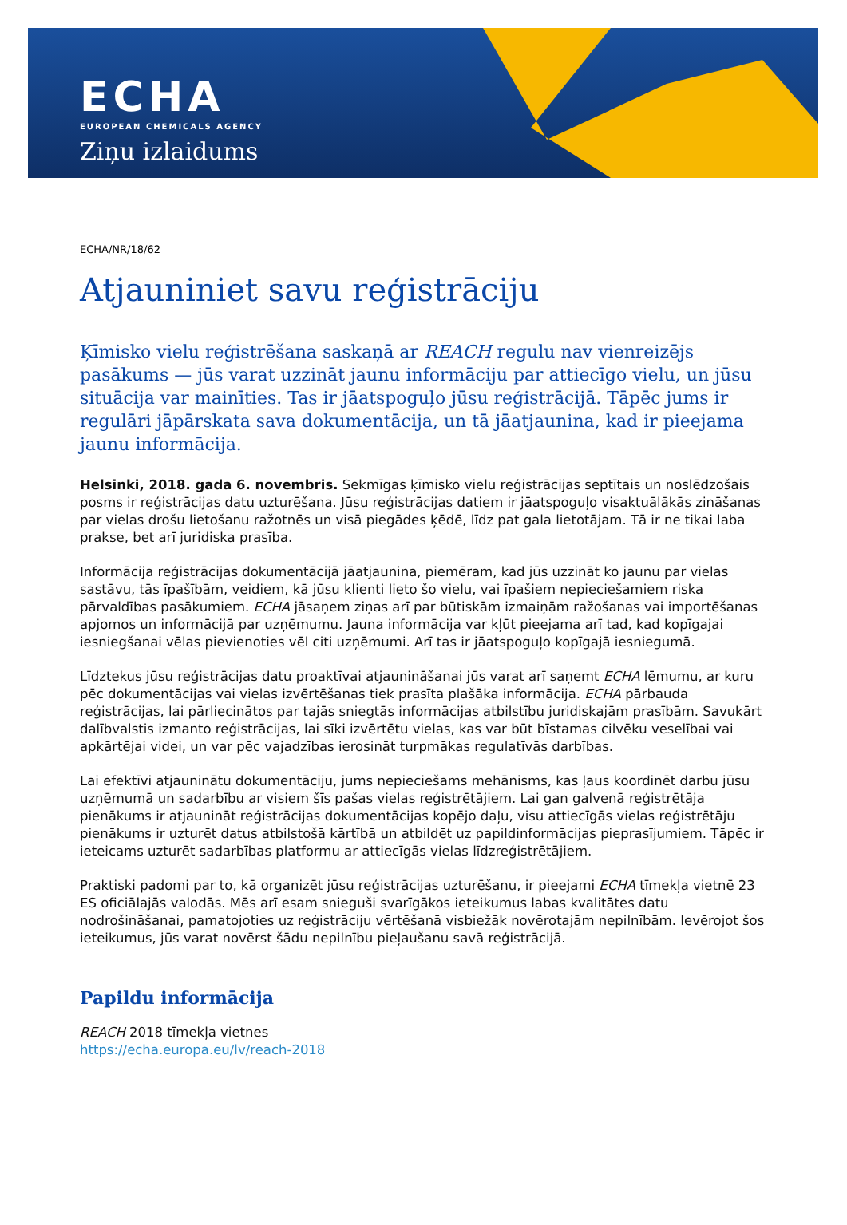ECHA
EUROPEAN CHEMICALS AGENCY
Ziņu izlaidums
ECHA/NR/18/62
Atjauniniet savu reģistrāciju
Ķīmisko vielu reģistrēšana saskaņā ar REACH regulu nav vienreizējs pasākums — jūs varat uzzināt jaunu informāciju par attiecīgo vielu, un jūsu situācija var mainīties. Tas ir jāatspoguļo jūsu reģistrācijā. Tāpēc jums ir regulāri jāpārskata sava dokumentācija, un tā jāatjaunina, kad ir pieejama jaunu informācija.
Helsinki, 2018. gada 6. novembris. Sekmīgas ķīmisko vielu reģistrācijas septītais un noslēdzošais posms ir reģistrācijas datu uzturēšana. Jūsu reģistrācijas datiem ir jāatspoguļo visaktuālākās zināšanas par vielas drošu lietošanu ražotnēs un visā piegādes ķēdē, līdz pat gala lietotājam. Tā ir ne tikai laba prakse, bet arī juridiska prasība.
Informācija reģistrācijas dokumentācijā jāatjaunina, piemēram, kad jūs uzzināt ko jaunu par vielas sastāvu, tās īpašībām, veidiem, kā jūsu klienti lieto šo vielu, vai īpašiem nepieciešamiem riska pārvaldības pasākumiem. ECHA jāsaņem ziņas arī par būtiskām izmaiņām ražošanas vai importēšanas apjomos un informācijā par uzņēmumu. Jauna informācija var kļūt pieejama arī tad, kad kopīgajai iesniegšanai vēlas pievienoties vēl citi uzņēmumi. Arī tas ir jāatspoguļo kopīgajā iesniegumā.
Līdztekus jūsu reģistrācijas datu proaktīvai atjaunināšanai jūs varat arī saņemt ECHA lēmumu, ar kuru pēc dokumentācijas vai vielas izvērtēšanas tiek prasīta plašāka informācija. ECHA pārbauda reģistrācijas, lai pārliecinātos par tajās sniegtās informācijas atbilstību juridiskajām prasībām. Savukārt dalībvalstis izmanto reģistrācijas, lai sīki izvērtētu vielas, kas var būt bīstamas cilvēku veselībai vai apkārtējai videi, un var pēc vajadzības ierosināt turpmākas regulatīvās darbības.
Lai efektīvi atjauninātu dokumentāciju, jums nepieciešams mehānisms, kas ļaus koordinēt darbu jūsu uzņēmumā un sadarbību ar visiem šīs pašas vielas reģistrētājiem. Lai gan galvenā reģistrētāja pienākums ir atjaunināt reģistrācijas dokumentācijas kopējo daļu, visu attiecīgās vielas reģistrētāju pienākums ir uzturēt datus atbilstošā kārtībā un atbildēt uz papildinformācijas pieprasījumiem. Tāpēc ir ieteicams uzturēt sadarbības platformu ar attiecīgās vielas līdzreģistrētājiem.
Praktiski padomi par to, kā organizēt jūsu reģistrācijas uzturēšanu, ir pieejami ECHA tīmekļa vietnē 23 ES oficiālajās valodās. Mēs arī esam snieguši svarīgākos ieteikumus labas kvalitātes datu nodrošināšanai, pamatojoties uz reģistrāciju vērtēšanā visbiežāk novērotajām nepilnībām. Ievērojot šos ieteikumus, jūs varat novērst šādu nepilnību pieļaušanu savā reģistrācijā.
Papildu informācija
REACH 2018 tīmekļa vietnes
https://echa.europa.eu/lv/reach-2018